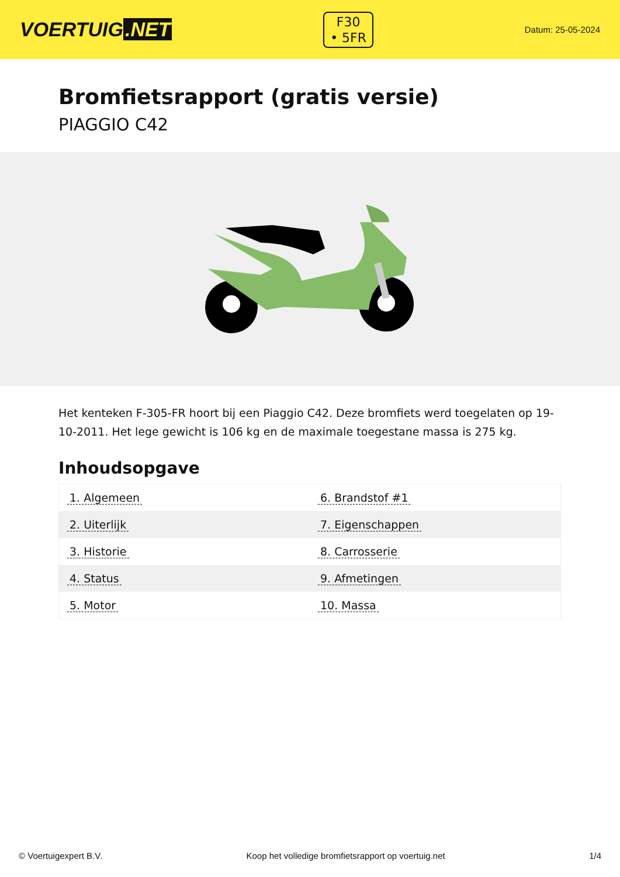VOERTUIG.NET
F30
• 5FR
Datum: 25-05-2024
Bromfietsrapport (gratis versie)
PIAGGIO C42
Het kenteken F-305-FR hoort bij een Piaggio C42. Deze bromfiets werd toegelaten op 19-10-2011. Het lege gewicht is 106 kg en de maximale toegestane massa is 275 kg.
Inhoudsopgave
| 1. Algemeen | 6. Brandstof #1 |
| 2. Uiterlijk | 7. Eigenschappen |
| 3. Historie | 8. Carrosserie |
| 4. Status | 9. Afmetingen |
| 5. Motor | 10. Massa |
© Voertuigexpert B.V. Koop het volledige bromfietsrapport op voertuig.net 1/4